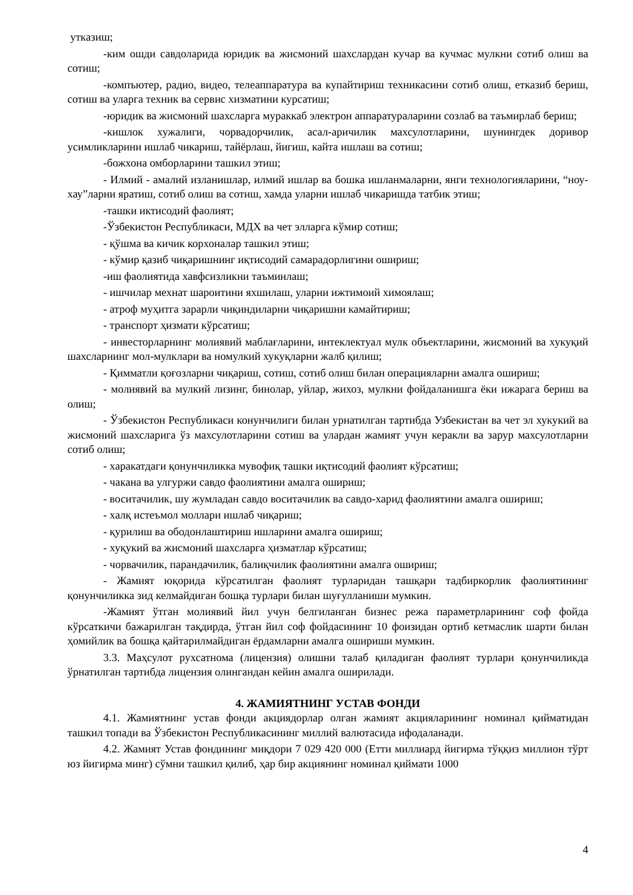уткaзиш;
-ким ошди савдоларида юридик ва жисмоний шахслардан кучар ва кучмас мулкни сотиб олиш ва сотиш;
-компъютер, радио, видео, телеаппаратура ва купайтириш техникасини сотиб олиш, етказиб бериш, сотиш ва уларга техник ва сервис хизматини курсатиш;
-юридик ва жисмоний шахсларга мураккаб электрон аппаратураларини созлаб ва таъмирлаб бериш;
-кишлок хужалиги, чорвадорчилик, асал-аричилик махсулотларини, шунингдек доривор усимликларини ишлаб чикариш, тайёрлаш, йигиш, кайта ишлаш ва сотиш;
-божхона омборларини ташкил этиш;
- Илмий - амалий изланишлар, илмий ишлар ва бошка ишланмаларни, янги технологияларини, “ноу-хау”ларни яратиш, сотиб олиш ва сотиш, хамда уларни ишлаб чикаришда татбик этиш;
-ташки иктисодий фаолият;
-Ўзбекистон Республикаси, МДХ ва чет элларга кўмир сотиш;
- қўшма ва кичик корхоналар ташкил этиш;
- кўмир қазиб чиқаришнинг иқтисодий самарадорлигини ошириш;
-иш фаолиятида хавфсизликни таъминлаш;
- ишчилар мехнат шароитини яхшилаш, уларни ижтимоий химоялаш;
- атроф муҳитга зарарли чиқиндиларни чиқаришни камайтириш;
- транспорт ҳизмати кўрсатиш;
- инвесторларнинг молиявий маблағларини, интеклектуал мулк объектларини, жисмоний ва хукуқий шахсларнинг мол-мулклари ва номулкий хукуқларни жалб қилиш;
- Қимматли қоғозларни чиқариш, сотиш, сотиб олиш билан операцияларни амалга ошириш;
- молиявий ва мулкий лизинг, бинолар, уйлар, жихоз, мулкни фойдаланишга ёки ижарага бериш ва олиш;
- Ўзбекистон Республикаси конунчилиги билан урнатилган тартибда Узбекистан ва чет эл хукукий ва жисмоний шахсларига ўз махсулотларини сотиш ва улардан жамият учун керакли ва зарур махсулотларни сотиб олиш;
- харакатдаги қонунчиликка мувофиқ ташки иқтисодий фаолият кўрсатиш;
- чакана ва улгуржи савдо фаолиятини амалга ошириш;
- воситачилик, шу жумладан савдо воситачилик ва савдо-харид фаолиятини амалга ошириш;
- халқ истеъмол моллари ишлаб чиқариш;
- қурилиш ва ободонлаштириш ишларини амалга ошириш;
- хуқукий ва жисмоний шахсларга ҳизматлар кўрсатиш;
- чорвачилик, парандачилик, балиқчилик фаолиятини амалга ошириш;
- Жамият юқорида кўрсатилган фаолият турларидан ташқари тадбиркорлик фаолиятининг қонунчиликка зид келмайдиган бошқа турлари билан шуғулланиши мумкин.
-Жамият ўтган молиявий йил учун белгиланган бизнес режа параметрларининг соф фойда кўрсаткичи бажарилган тақдирда, ўтган йил соф фойдасининг 10 фоизидан ортиб кетмаслик шарти билан ҳомийлик ва бошқа қайтарилмайдиган ёрдамларни амалга ошириши мумкин.
3.3. Маҳсулот рухсатнома (лицензия) олишни талаб қиладиган фаолият турлари қонунчиликда ўрнатилган тартибда лицензия олингандан кейин амалга оширилади.
4. ЖАМИЯТНИНГ УСТАВ ФОНДИ
4.1. Жамиятнинг устав фонди акциядорлар олган жамият акцияларининг номинал қийматидан ташкил топади ва Ўзбекистон Республикасининг миллий валютасида ифодаланади.
4.2. Жамият Устав фондининг миқдори 7 029 420 000 (Етти миллиард йигирма тўққиз миллион тўрт юз йигирма минг) сўмни ташкил қилиб, ҳар бир акциянинг номинал қиймати 1000
4